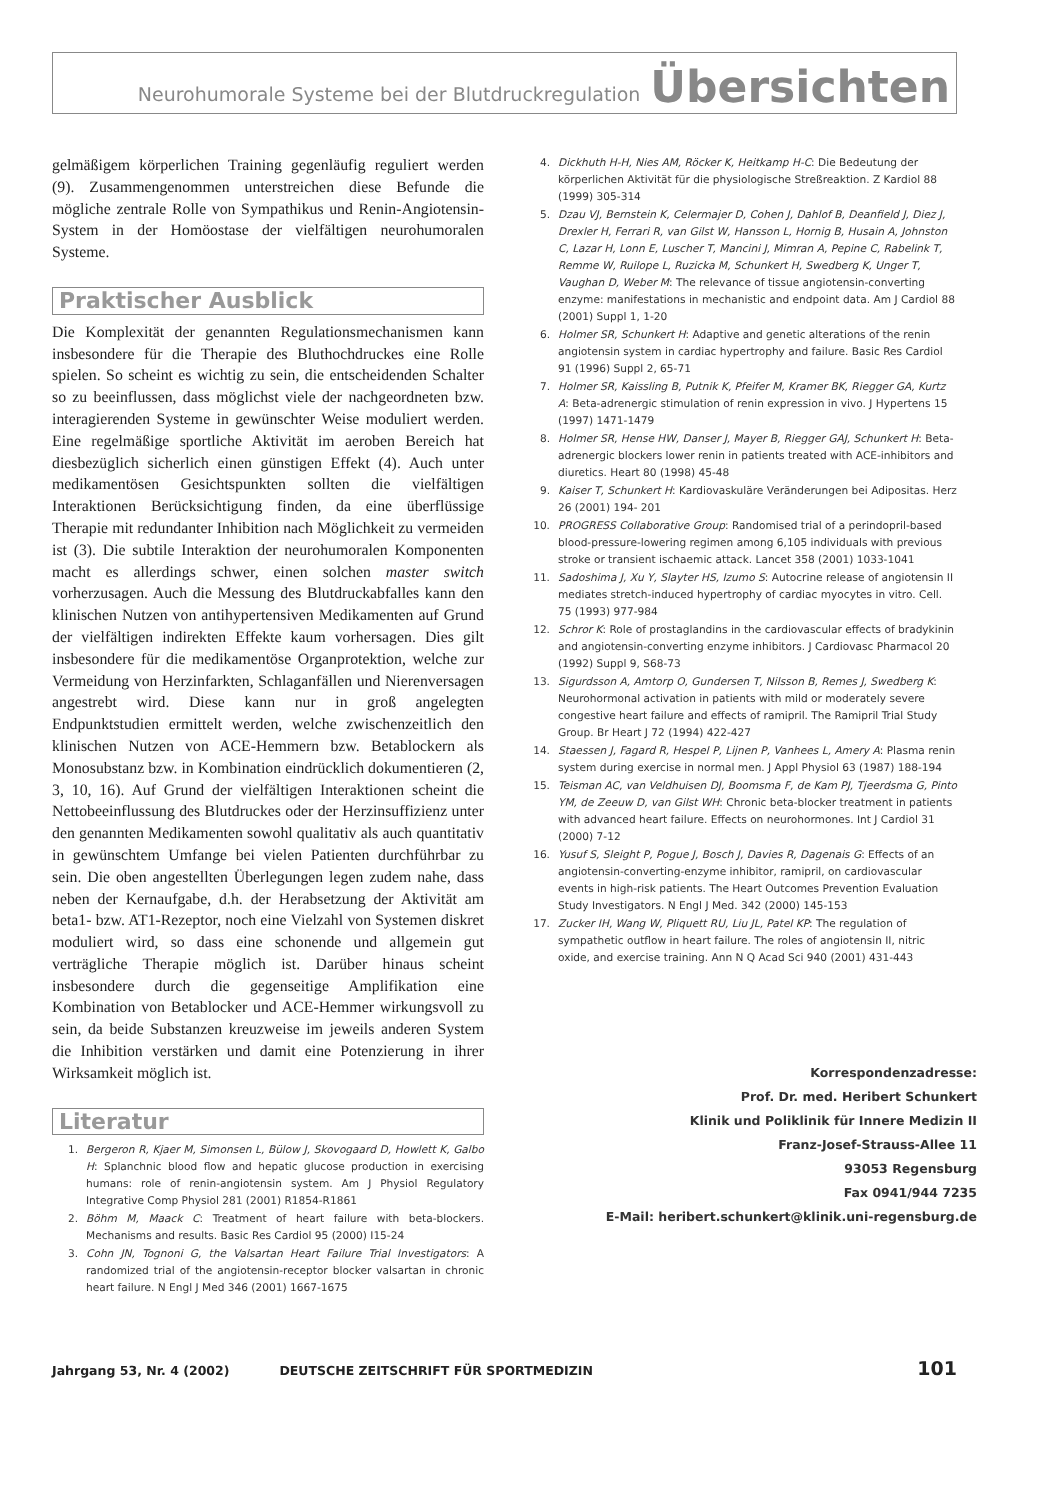Neurohumorale Systeme bei der Blutdruckregulation Übersichten
gelmäßigem körperlichen Training gegenläufig reguliert werden (9). Zusammengenommen unterstreichen diese Befunde die mögliche zentrale Rolle von Sympathikus und Renin-Angiotensin-System in der Homöostase der vielfältigen neurohumoralen Systeme.
Praktischer Ausblick
Die Komplexität der genannten Regulationsmechanismen kann insbesondere für die Therapie des Bluthochdruckes eine Rolle spielen. So scheint es wichtig zu sein, die entscheidenden Schalter so zu beeinflussen, dass möglichst viele der nachgeordneten bzw. interagierenden Systeme in gewünschter Weise moduliert werden. Eine regelmäßige sportliche Aktivität im aeroben Bereich hat diesbezüglich sicherlich einen günstigen Effekt (4). Auch unter medikamentösen Gesichtspunkten sollten die vielfältigen Interaktionen Berücksichtigung finden, da eine überflüssige Therapie mit redundanter Inhibition nach Möglichkeit zu vermeiden ist (3). Die subtile Interaktion der neurohumoralen Komponenten macht es allerdings schwer, einen solchen master switch vorherzusagen. Auch die Messung des Blutdruckabfalles kann den klinischen Nutzen von antihypertensiven Medikamenten auf Grund der vielfältigen indirekten Effekte kaum vorhersagen. Dies gilt insbesondere für die medikamentöse Organprotektion, welche zur Vermeidung von Herzinfarkten, Schlaganfällen und Nierenversagen angestrebt wird. Diese kann nur in groß angelegten Endpunktstudien ermittelt werden, welche zwischenzeitlich den klinischen Nutzen von ACE-Hemmern bzw. Betablockern als Monosubstanz bzw. in Kombination eindrücklich dokumentieren (2, 3, 10, 16). Auf Grund der vielfältigen Interaktionen scheint die Nettobeeinflussung des Blutdruckes oder der Herzinsuffizienz unter den genannten Medikamenten sowohl qualitativ als auch quantitativ in gewünschtem Umfange bei vielen Patienten durchführbar zu sein. Die oben angestellten Überlegungen legen zudem nahe, dass neben der Kernaufgabe, d.h. der Herabsetzung der Aktivität am beta1- bzw. AT1-Rezeptor, noch eine Vielzahl von Systemen diskret moduliert wird, so dass eine schonende und allgemein gut verträgliche Therapie möglich ist. Darüber hinaus scheint insbesondere durch die gegenseitige Amplifikation eine Kombination von Betablocker und ACE-Hemmer wirkungsvoll zu sein, da beide Substanzen kreuzweise im jeweils anderen System die Inhibition verstärken und damit eine Potenzierung in ihrer Wirksamkeit möglich ist.
Literatur
1. Bergeron R, Kjaer M, Simonsen L, Bülow J, Skovogaard D, Howlett K, Galbo H: Splanchnic blood flow and hepatic glucose production in exercising humans: role of renin-angiotensin system. Am J Physiol Regulatory Integrative Comp Physiol 281 (2001) R1854-R1861
2. Böhm M, Maack C: Treatment of heart failure with beta-blockers. Mechanisms and results. Basic Res Cardiol 95 (2000) I15-24
3. Cohn JN, Tognoni G, the Valsartan Heart Failure Trial Investigators: A randomized trial of the angiotensin-receptor blocker valsartan in chronic heart failure. N Engl J Med 346 (2001) 1667-1675
4. Dickhuth H-H, Nies AM, Röcker K, Heitkamp H-C: Die Bedeutung der körperlichen Aktivität für die physiologische Streßreaktion. Z Kardiol 88 (1999) 305-314
5. Dzau VJ, Bernstein K, Celermajer D, Cohen J, Dahlof B, Deanfield J, Diez J, Drexler H, Ferrari R, van Gilst W, Hansson L, Hornig B, Husain A, Johnston C, Lazar H, Lonn E, Luscher T, Mancini J, Mimran A, Pepine C, Rabelink T, Remme W, Ruilope L, Ruzicka M, Schunkert H, Swedberg K, Unger T, Vaughan D, Weber M: The relevance of tissue angiotensin-converting enzyme: manifestations in mechanistic and endpoint data. Am J Cardiol 88 (2001) Suppl 1, 1-20
6. Holmer SR, Schunkert H: Adaptive and genetic alterations of the renin angiotensin system in cardiac hypertrophy and failure. Basic Res Cardiol 91 (1996) Suppl 2, 65-71
7. Holmer SR, Kaissling B, Putnik K, Pfeifer M, Kramer BK, Riegger GA, Kurtz A: Beta-adrenergic stimulation of renin expression in vivo. J Hypertens 15 (1997) 1471-1479
8. Holmer SR, Hense HW, Danser J, Mayer B, Riegger GAJ, Schunkert H: Beta-adrenergic blockers lower renin in patients treated with ACE-inhibitors and diuretics. Heart 80 (1998) 45-48
9. Kaiser T, Schunkert H: Kardiovaskuläre Veränderungen bei Adipositas. Herz 26 (2001) 194- 201
10. PROGRESS Collaborative Group: Randomised trial of a perindopril-based blood-pressure-lowering regimen among 6,105 individuals with previous stroke or transient ischaemic attack. Lancet 358 (2001) 1033-1041
11. Sadoshima J, Xu Y, Slayter HS, Izumo S: Autocrine release of angiotensin II mediates stretch-induced hypertrophy of cardiac myocytes in vitro. Cell. 75 (1993) 977-984
12. Schror K: Role of prostaglandins in the cardiovascular effects of bradykinin and angiotensin-converting enzyme inhibitors. J Cardiovasc Pharmacol 20 (1992) Suppl 9, S68-73
13. Sigurdsson A, Amtorp O, Gundersen T, Nilsson B, Remes J, Swedberg K: Neurohormonal activation in patients with mild or moderately severe congestive heart failure and effects of ramipril. The Ramipril Trial Study Group. Br Heart J 72 (1994) 422-427
14. Staessen J, Fagard R, Hespel P, Lijnen P, Vanhees L, Amery A: Plasma renin system during exercise in normal men. J Appl Physiol 63 (1987) 188-194
15. Teisman AC, van Veldhuisen DJ, Boomsma F, de Kam PJ, Tjeerdsma G, Pinto YM, de Zeeuw D, van Gilst WH: Chronic beta-blocker treatment in patients with advanced heart failure. Effects on neurohormones. Int J Cardiol 31 (2000) 7-12
16. Yusuf S, Sleight P, Pogue J, Bosch J, Davies R, Dagenais G: Effects of an angiotensin-converting-enzyme inhibitor, ramipril, on cardiovascular events in high-risk patients. The Heart Outcomes Prevention Evaluation Study Investigators. N Engl J Med. 342 (2000) 145-153
17. Zucker IH, Wang W, Pliquett RU, Liu JL, Patel KP: The regulation of sympathetic outflow in heart failure. The roles of angiotensin II, nitric oxide, and exercise training. Ann N Q Acad Sci 940 (2001) 431-443
Korrespondenzadresse:
Prof. Dr. med. Heribert Schunkert
Klinik und Poliklinik für Innere Medizin II
Franz-Josef-Strauss-Allee 11
93053 Regensburg
Fax 0941/944 7235
E-Mail: heribert.schunkert@klinik.uni-regensburg.de
Jahrgang 53, Nr. 4 (2002) DEUTSCHE ZEITSCHRIFT FÜR SPORTMEDIZIN 101